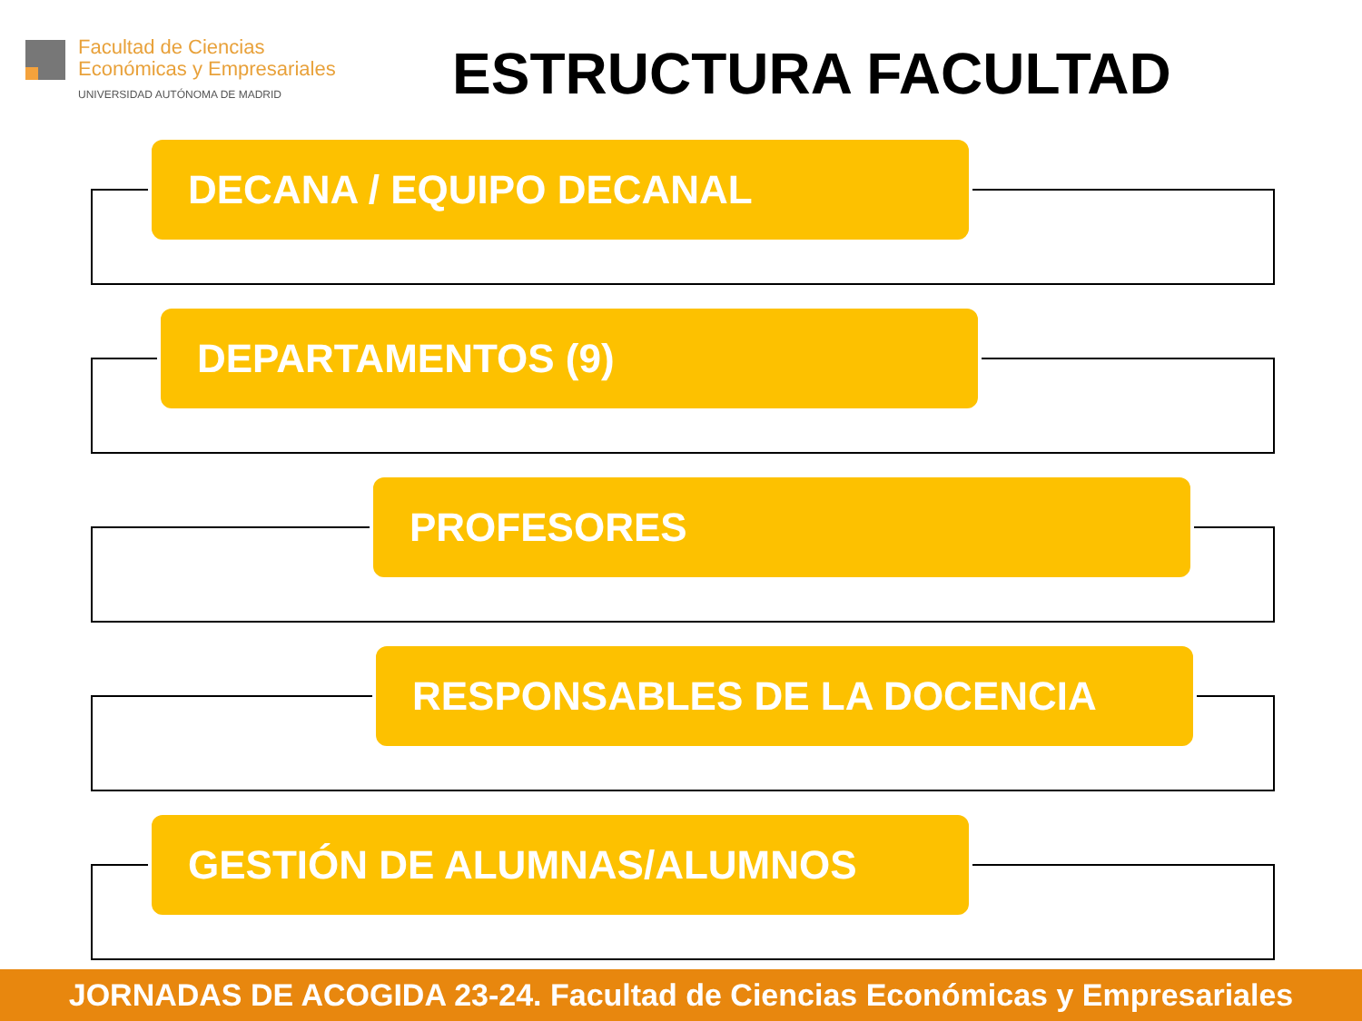Facultad de Ciencias
Económicas y Empresariales
UNIVERSIDAD AUTÓNOMA DE MADRID
ESTRUCTURA FACULTAD
DECANA / EQUIPO DECANAL
DEPARTAMENTOS (9)
PROFESORES
RESPONSABLES DE LA DOCENCIA
GESTIÓN DE ALUMNAS/ALUMNOS
JORNADAS DE ACOGIDA 23-24. Facultad de Ciencias Económicas y Empresariales